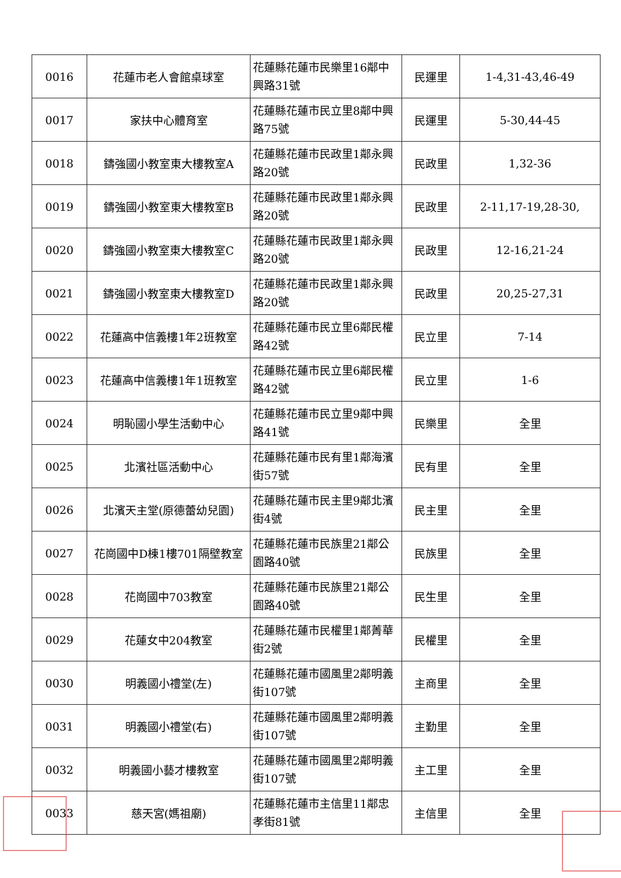| 0016 | 花蓮市老人會館桌球室 | 花蓮縣花蓮市民樂里16鄰中興路31號 | 民運里 | 1-4,31-43,46-49 |
| 0017 | 家扶中心體育室 | 花蓮縣花蓮市民立里8鄰中興路75號 | 民運里 | 5-30,44-45 |
| 0018 | 鑄強國小教室東大樓教室A | 花蓮縣花蓮市民政里1鄰永興路20號 | 民政里 | 1,32-36 |
| 0019 | 鑄強國小教室東大樓教室B | 花蓮縣花蓮市民政里1鄰永興路20號 | 民政里 | 2-11,17-19,28-30, |
| 0020 | 鑄強國小教室東大樓教室C | 花蓮縣花蓮市民政里1鄰永興路20號 | 民政里 | 12-16,21-24 |
| 0021 | 鑄強國小教室東大樓教室D | 花蓮縣花蓮市民政里1鄰永興路20號 | 民政里 | 20,25-27,31 |
| 0022 | 花蓮高中信義樓1年2班教室 | 花蓮縣花蓮市民立里6鄰民權路42號 | 民立里 | 7-14 |
| 0023 | 花蓮高中信義樓1年1班教室 | 花蓮縣花蓮市民立里6鄰民權路42號 | 民立里 | 1-6 |
| 0024 | 明恥國小學生活動中心 | 花蓮縣花蓮市民立里9鄰中興路41號 | 民樂里 | 全里 |
| 0025 | 北濱社區活動中心 | 花蓮縣花蓮市民有里1鄰海濱街57號 | 民有里 | 全里 |
| 0026 | 北濱天主堂(原德蕾幼兒園) | 花蓮縣花蓮市民主里9鄰北濱街4號 | 民主里 | 全里 |
| 0027 | 花崗國中D棟1樓701隔壁教室 | 花蓮縣花蓮市民族里21鄰公園路40號 | 民族里 | 全里 |
| 0028 | 花崗國中703教室 | 花蓮縣花蓮市民族里21鄰公園路40號 | 民生里 | 全里 |
| 0029 | 花蓮女中204教室 | 花蓮縣花蓮市民權里1鄰菁華街2號 | 民權里 | 全里 |
| 0030 | 明義國小禮堂(左) | 花蓮縣花蓮市國風里2鄰明義街107號 | 主商里 | 全里 |
| 0031 | 明義國小禮堂(右) | 花蓮縣花蓮市國風里2鄰明義街107號 | 主勤里 | 全里 |
| 0032 | 明義國小藝才樓教室 | 花蓮縣花蓮市國風里2鄰明義街107號 | 主工里 | 全里 |
| 0033 | 慈天宮(媽祖廟) | 花蓮縣花蓮市主信里11鄰忠孝街81號 | 主信里 | 全里 |